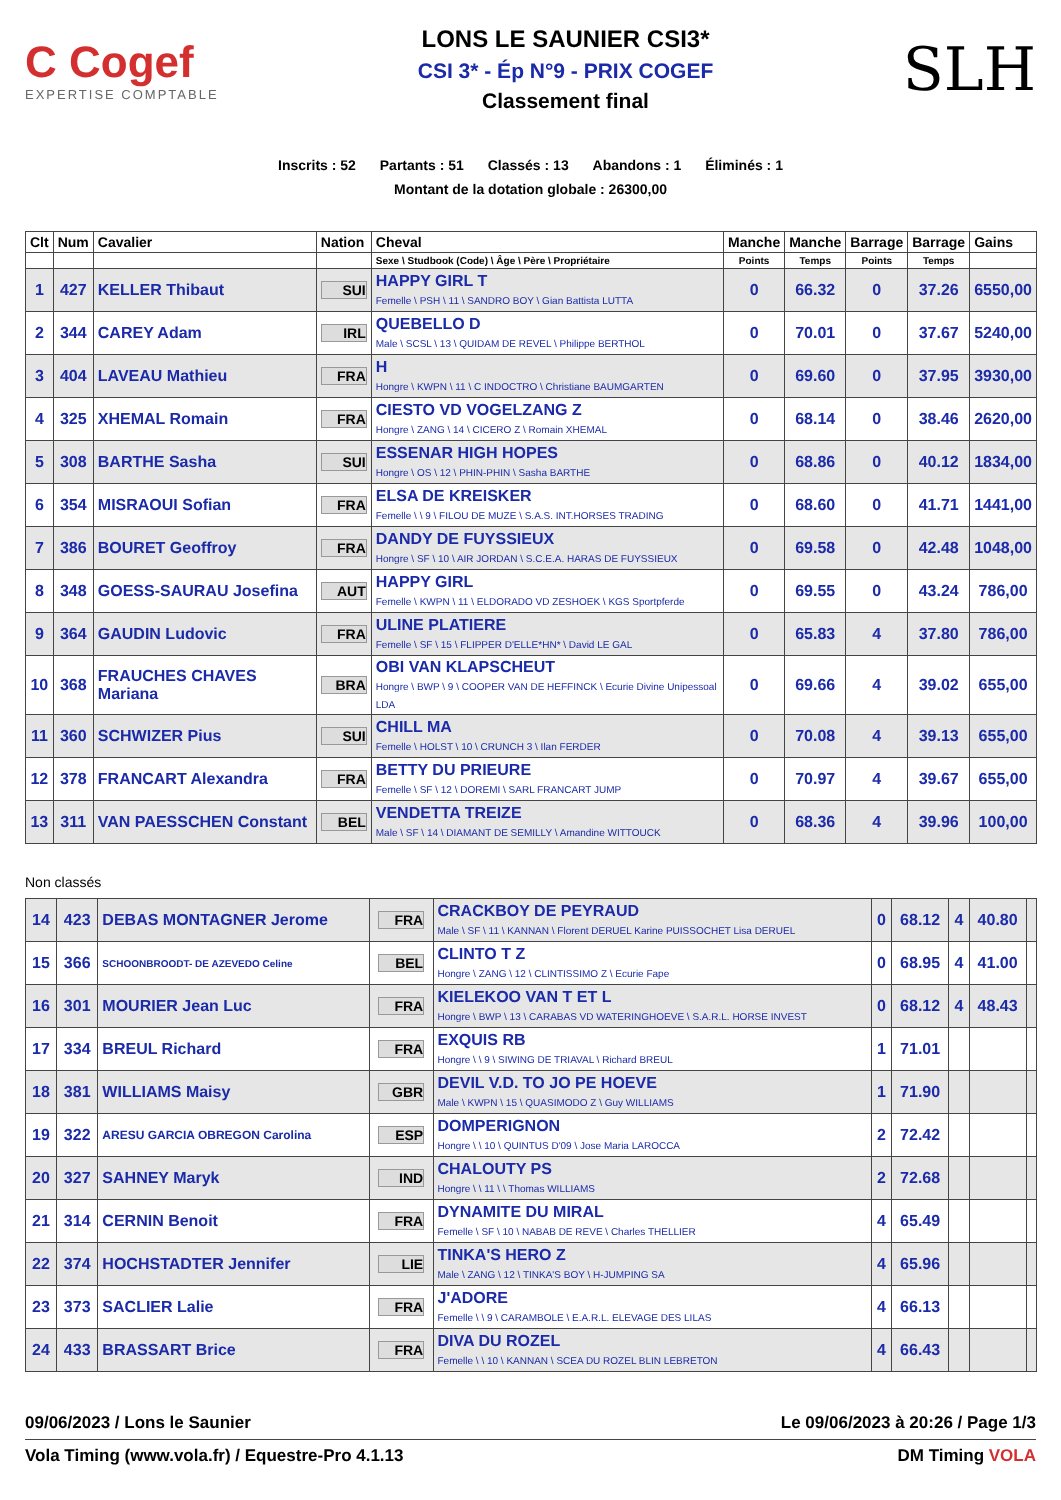C Cogef
EXPERTISE COMPTABLE
LONS LE SAUNIER CSI3*
CSI 3* - Ép N°9 - PRIX COGEF
Classement final
SLH
Inscrits : 52 Partants : 51 Classés : 13 Abandons : 1 Éliminés : 1
Montant de la dotation globale : 26300,00
| Clt | Num | Cavalier | Nation | Cheval | Manche | Manche | Barrage | Barrage | Gains |
| --- | --- | --- | --- | --- | --- | --- | --- | --- | --- |
| | | | | Sexe \ Studbook (Code) \ Âge \ Père \ Propriétaire | Points | Temps | Points | Temps | |
| 1 | 427 | KELLER Thibaut | SUI | HAPPY GIRL T Femelle \ PSH \ 11 \ SANDRO BOY \ Gian Battista LUTTA | 0 | 66.32 | 0 | 37.26 | 6550,00 |
| 2 | 344 | CAREY Adam | IRL | QUEBELLO D Male \ SCSL \ 13 \ QUIDAM DE REVEL \ Philippe BERTHOL | 0 | 70.01 | 0 | 37.67 | 5240,00 |
| 3 | 404 | LAVEAU Mathieu | FRA | H Hongre \ KWPN \ 11 \ C INDOCTRO \ Christiane BAUMGARTEN | 0 | 69.60 | 0 | 37.95 | 3930,00 |
| 4 | 325 | XHEMAL Romain | FRA | CIESTO VD VOGELZANG Z Hongre \ ZANG \ 14 \ CICERO Z \ Romain XHEMAL | 0 | 68.14 | 0 | 38.46 | 2620,00 |
| 5 | 308 | BARTHE Sasha | SUI | ESSENAR HIGH HOPES Hongre \ OS \ 12 \ PHIN-PHIN \ Sasha BARTHE | 0 | 68.86 | 0 | 40.12 | 1834,00 |
| 6 | 354 | MISRAOUI Sofian | FRA | ELSA DE KREISKER Femelle \ \ 9 \ FILOU DE MUZE \ S.A.S. INT.HORSES TRADING | 0 | 68.60 | 0 | 41.71 | 1441,00 |
| 7 | 386 | BOURET Geoffroy | FRA | DANDY DE FUYSSIEUX Hongre \ SF \ 10 \ AIR JORDAN \ S.C.E.A. HARAS DE FUYSSIEUX | 0 | 69.58 | 0 | 42.48 | 1048,00 |
| 8 | 348 | GOESS-SAURAU Josefina | AUT | HAPPY GIRL Femelle \ KWPN \ 11 \ ELDORADO VD ZESHOEK \ KGS Sportpferde | 0 | 69.55 | 0 | 43.24 | 786,00 |
| 9 | 364 | GAUDIN Ludovic | FRA | ULINE PLATIERE Femelle \ SF \ 15 \ FLIPPER D'ELLE*HN* \ David LE GAL | 0 | 65.83 | 4 | 37.80 | 786,00 |
| 10 | 368 | FRAUCHES CHAVES Mariana | BRA | OBI VAN KLAPSCHEUT Hongre \ BWP \ 9 \ COOPER VAN DE HEFFINCK \ Ecurie Divine Unipessoal LDA | 0 | 69.66 | 4 | 39.02 | 655,00 |
| 11 | 360 | SCHWIZER Pius | SUI | CHILL MA Femelle \ HOLST \ 10 \ CRUNCH 3 \ Ilan FERDER | 0 | 70.08 | 4 | 39.13 | 655,00 |
| 12 | 378 | FRANCART Alexandra | FRA | BETTY DU PRIEURE Femelle \ SF \ 12 \ DOREMI \ SARL FRANCART JUMP | 0 | 70.97 | 4 | 39.67 | 655,00 |
| 13 | 311 | VAN PAESSCHEN Constant | BEL | VENDETTA TREIZE Male \ SF \ 14 \ DIAMANT DE SEMILLY \ Amandine WITTOUCK | 0 | 68.36 | 4 | 39.96 | 100,00 |
Non classés
| 14 | 423 | DEBAS MONTAGNER Jerome | FRA | CRACKBOY DE PEYRAUD Male \ SF \ 11 \ KANNAN \ Florent DERUEL Karine PUISSOCHET Lisa DERUEL | 0 | 68.12 | 4 | 40.80 | |
| 15 | 366 | SCHOONBROODT- DE AZEVEDO Celine | BEL | CLINTO T Z Hongre \ ZANG \ 12 \ CLINTISSIMO Z \ Ecurie Fape | 0 | 68.95 | 4 | 41.00 | |
| 16 | 301 | MOURIER Jean Luc | FRA | KIELEKOO VAN T ET L Hongre \ BWP \ 13 \ CARABAS VD WATERINGHOEVE \ S.A.R.L. HORSE INVEST | 0 | 68.12 | 4 | 48.43 | |
| 17 | 334 | BREUL Richard | FRA | EXQUIS RB Hongre \ \ 9 \ SIWING DE TRIAVAL \ Richard BREUL | 1 | 71.01 | | | |
| 18 | 381 | WILLIAMS Maisy | GBR | DEVIL V.D. TO JO PE HOEVE Male \ KWPN \ 15 \ QUASIMODO Z \ Guy WILLIAMS | 1 | 71.90 | | | |
| 19 | 322 | ARESU GARCIA OBREGON Carolina | ESP | DOMPERIGNON Hongre \ \ 10 \ QUINTUS D'09 \ Jose Maria LAROCCA | 2 | 72.42 | | | |
| 20 | 327 | SAHNEY Maryk | IND | CHALOUTY PS Hongre \ \ 11 \ \ Thomas WILLIAMS | 2 | 72.68 | | | |
| 21 | 314 | CERNIN Benoit | FRA | DYNAMITE DU MIRAL Femelle \ SF \ 10 \ NABAB DE REVE \ Charles THELLIER | 4 | 65.49 | | | |
| 22 | 374 | HOCHSTADTER Jennifer | LIE | TINKA'S HERO Z Male \ ZANG \ 12 \ TINKA'S BOY \ H-JUMPING SA | 4 | 65.96 | | | |
| 23 | 373 | SACLIER Lalie | FRA | J'ADORE Femelle \ \ 9 \ CARAMBOLE \ E.A.R.L. ELEVAGE DES LILAS | 4 | 66.13 | | | |
| 24 | 433 | BRASSART Brice | FRA | DIVA DU ROZEL Femelle \ \ 10 \ KANNAN \ SCEA DU ROZEL BLIN LEBRETON | 4 | 66.43 | | | |
09/06/2023 / Lons le Saunier Le 09/06/2023 à 20:26 / Page 1/3
Vola Timing (www.vola.fr) / Equestre-Pro 4.1.13 DM Timing VOLA